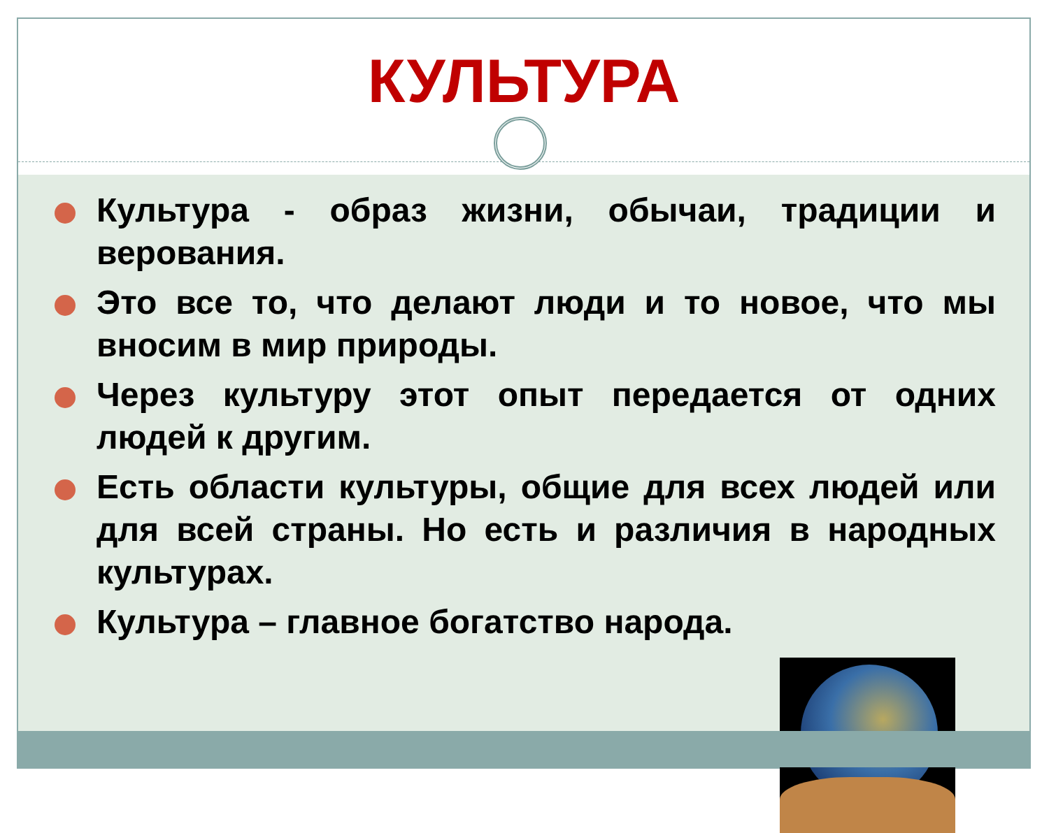КУЛЬТУРА
Культура - образ жизни, обычаи, традиции и верования.
Это все то, что делают люди и то новое, что мы вносим в мир природы.
Через культуру этот опыт передается от одних людей к другим.
Есть области культуры, общие для всех людей или для всей страны. Но есть и различия в народных культурах.
Культура – главное богатство народа.